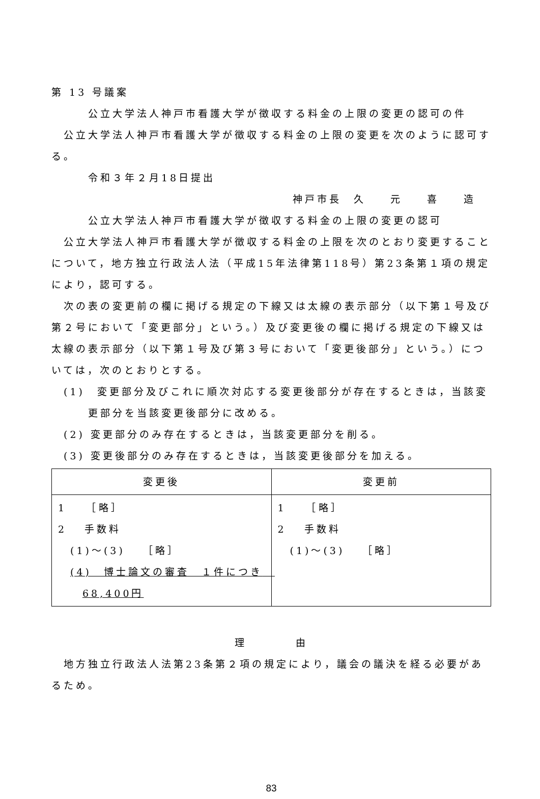第 13 号議案
公立大学法人神戸市看護大学が徴収する料金の上限の変更の認可の件
公立大学法人神戸市看護大学が徴収する料金の上限の変更を次のように認可する。
令和３年２月18日提出
神戸市長　久　　元　　喜　　造
公立大学法人神戸市看護大学が徴収する料金の上限の変更の認可
公立大学法人神戸市看護大学が徴収する料金の上限を次のとおり変更することについて，地方独立行政法人法（平成15年法律第118号）第23条第１項の規定により，認可する。
次の表の変更前の欄に掲げる規定の下線又は太線の表示部分（以下第１号及び第２号において「変更部分」という。）及び変更後の欄に掲げる規定の下線又は太線の表示部分（以下第１号及び第３号において「変更後部分」という。）については，次のとおりとする。
(1)　変更部分及びこれに順次対応する変更後部分が存在するときは，当該変更部分を当該変更後部分に改める。
(2) 変更部分のみ存在するときは，当該変更部分を削る。
(3) 変更後部分のみ存在するときは，当該変更後部分を加える。
| 変更後 | 変更前 |
| --- | --- |
| 1 ［略］ 2 手数料 (1)～(3) ［略］ (4) 博士論文の審査 １件につき 68,400円 | 1 ［略］ 2 手数料 (1)～(3) ［略］ |
理　　　　由
地方独立行政法人法第23条第２項の規定により，議会の議決を経る必要があるため。
83